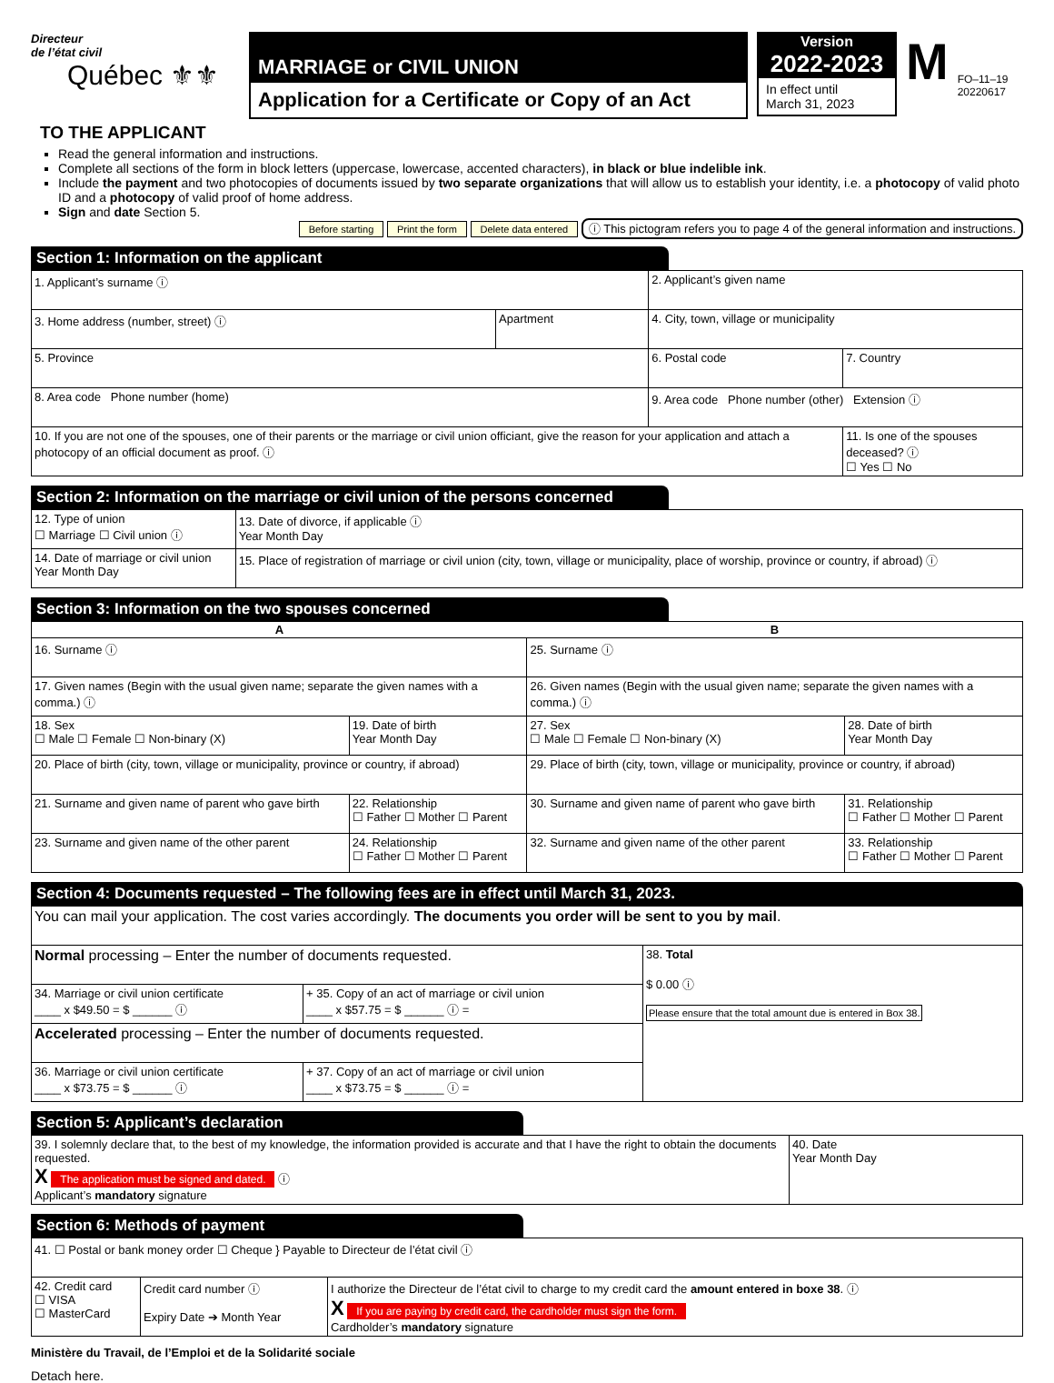Directeur
de l’état civil
Québec ⚜⚜
MARRIAGE or CIVIL UNION
Application for a Certificate or Copy of an Act
Version
2022-2023
In effect until
March 31, 2023
M
FO–11–19
20220617
TO THE APPLICANT
Read the general information and instructions.
Complete all sections of the form in block letters (uppercase, lowercase, accented characters), in black or blue indelible ink.
Include the payment and two photocopies of documents issued by two separate organizations that will allow us to establish your identity, i.e. a photocopy of valid photo ID and a photocopy of valid proof of home address.
Sign and date Section 5.
Before starting Print the form Delete data entered ⓘ This pictogram refers you to page 4 of the general information and instructions.
Section 1: Information on the applicant
| 1. Applicant’s surname ⓘ | | 2. Applicant’s given name | |
| 3. Home address (number, street) ⓘ | Apartment | 4. City, town, village or municipality | |
| 5. Province | | 6. Postal code | 7. Country |
| 8. Area code Phone number (home) | | 9. Area code Phone number (other) Extension ⓘ | |
| 10. If you are not one of the spouses, one of their parents or the marriage or civil union officiant, give the reason for your application and attach a photocopy of an official document as proof. ⓘ | | | 11. Is one of the spouses deceased? ⓘ ☐ Yes ☐ No |
Section 2: Information on the marriage or civil union of the persons concerned
| 12. Type of union ☐ Marriage ☐ Civil union ⓘ | 13. Date of divorce, if applicable ⓘ Year Month Day |
| 14. Date of marriage or civil union Year Month Day | 15. Place of registration of marriage or civil union (city, town, village or municipality, place of worship, province or country, if abroad) ⓘ |
Section 3: Information on the two spouses concerned
| A | | B | |
| --- | --- | --- | --- |
| 16. Surname ⓘ | | 25. Surname ⓘ | |
| 17. Given names (Begin with the usual given name; separate the given names with a comma.) ⓘ | | 26. Given names (Begin with the usual given name; separate the given names with a comma.) ⓘ | |
| 18. Sex ☐ Male ☐ Female ☐ Non-binary (X) | 19. Date of birth Year Month Day | 27. Sex ☐ Male ☐ Female ☐ Non-binary (X) | 28. Date of birth Year Month Day |
| 20. Place of birth (city, town, village or municipality, province or country, if abroad) | | 29. Place of birth (city, town, village or municipality, province or country, if abroad) | |
| 21. Surname and given name of parent who gave birth | 22. Relationship ☐ Father ☐ Mother ☐ Parent | 30. Surname and given name of parent who gave birth | 31. Relationship ☐ Father ☐ Mother ☐ Parent |
| 23. Surname and given name of the other parent | 24. Relationship ☐ Father ☐ Mother ☐ Parent | 32. Surname and given name of the other parent | 33. Relationship ☐ Father ☐ Mother ☐ Parent |
Section 4: Documents requested – The following fees are in effect until March 31, 2023.
| You can mail your application. The cost varies accordingly. The documents you order will be sent to you by mail . | | |
| Normal processing – Enter the number of documents requested. | | 38. Total $ 0.00 ⓘ Please ensure that the total amount due is entered in Box 38. |
| 34. Marriage or civil union certificate ____ x $49.50 = $ ______ ⓘ | + 35. Copy of an act of marriage or civil union ____ x $57.75 = $ ______ ⓘ = | |
| Accelerated processing – Enter the number of documents requested. | | |
| 36. Marriage or civil union certificate ____ x $73.75 = $ ______ ⓘ | + 37. Copy of an act of marriage or civil union ____ x $73.75 = $ ______ ⓘ = | |
Section 5: Applicant’s declaration
| 39. I solemnly declare that, to the best of my knowledge, the information provided is accurate and that I have the right to obtain the documents requested. X The application must be signed and dated. ⓘ Applicant’s mandatory signature | 40. Date Year Month Day |
Section 6: Methods of payment
| 41. ☐ Postal or bank money order ☐ Cheque } Payable to Directeur de l’état civil ⓘ | | |
| 42. Credit card ☐ VISA ☐ MasterCard | Credit card number ⓘ Expiry Date ➔ Month Year | I authorize the Directeur de l’état civil to charge to my credit card the amount entered in boxe 38 . ⓘ X If you are paying by credit card, the cardholder must sign the form. Cardholder’s mandatory signature |
Ministère du Travail, de l’Emploi et de la Solidarité sociale
Detach here.